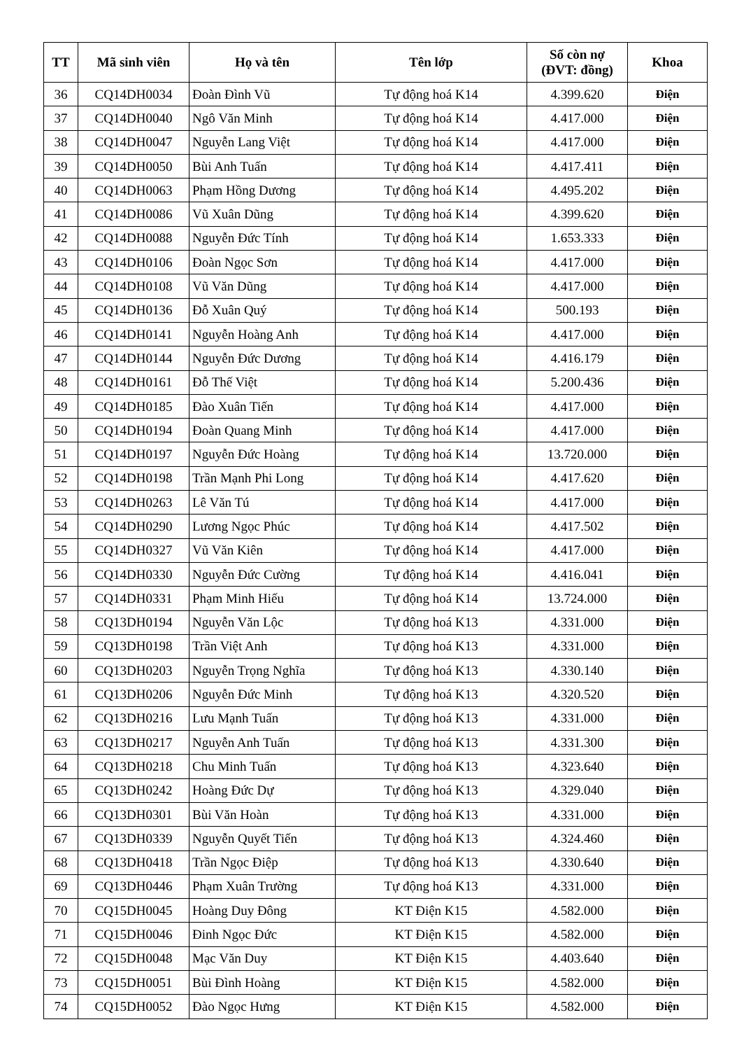| TT | Mã sinh viên | Họ và tên | Tên lớp | Số còn nợ (ĐVT: đồng) | Khoa |
| --- | --- | --- | --- | --- | --- |
| 36 | CQ14DH0034 | Đoàn Đình Vũ | Tự động hoá K14 | 4.399.620 | Điện |
| 37 | CQ14DH0040 | Ngô Văn Minh | Tự động hoá K14 | 4.417.000 | Điện |
| 38 | CQ14DH0047 | Nguyễn Lang Việt | Tự động hoá K14 | 4.417.000 | Điện |
| 39 | CQ14DH0050 | Bùi Anh Tuấn | Tự động hoá K14 | 4.417.411 | Điện |
| 40 | CQ14DH0063 | Phạm Hồng Dương | Tự động hoá K14 | 4.495.202 | Điện |
| 41 | CQ14DH0086 | Vũ Xuân Dũng | Tự động hoá K14 | 4.399.620 | Điện |
| 42 | CQ14DH0088 | Nguyễn Đức Tính | Tự động hoá K14 | 1.653.333 | Điện |
| 43 | CQ14DH0106 | Đoàn Ngọc Sơn | Tự động hoá K14 | 4.417.000 | Điện |
| 44 | CQ14DH0108 | Vũ Văn Dũng | Tự động hoá K14 | 4.417.000 | Điện |
| 45 | CQ14DH0136 | Đỗ Xuân Quý | Tự động hoá K14 | 500.193 | Điện |
| 46 | CQ14DH0141 | Nguyễn Hoàng Anh | Tự động hoá K14 | 4.417.000 | Điện |
| 47 | CQ14DH0144 | Nguyễn Đức Dương | Tự động hoá K14 | 4.416.179 | Điện |
| 48 | CQ14DH0161 | Đỗ Thế Việt | Tự động hoá K14 | 5.200.436 | Điện |
| 49 | CQ14DH0185 | Đào Xuân Tiến | Tự động hoá K14 | 4.417.000 | Điện |
| 50 | CQ14DH0194 | Đoàn Quang Minh | Tự động hoá K14 | 4.417.000 | Điện |
| 51 | CQ14DH0197 | Nguyễn Đức Hoàng | Tự động hoá K14 | 13.720.000 | Điện |
| 52 | CQ14DH0198 | Trần Mạnh Phi Long | Tự động hoá K14 | 4.417.620 | Điện |
| 53 | CQ14DH0263 | Lê Văn Tú | Tự động hoá K14 | 4.417.000 | Điện |
| 54 | CQ14DH0290 | Lương Ngọc Phúc | Tự động hoá K14 | 4.417.502 | Điện |
| 55 | CQ14DH0327 | Vũ Văn Kiên | Tự động hoá K14 | 4.417.000 | Điện |
| 56 | CQ14DH0330 | Nguyễn Đức Cường | Tự động hoá K14 | 4.416.041 | Điện |
| 57 | CQ14DH0331 | Phạm Minh Hiếu | Tự động hoá K14 | 13.724.000 | Điện |
| 58 | CQ13DH0194 | Nguyễn Văn Lộc | Tự động hoá K13 | 4.331.000 | Điện |
| 59 | CQ13DH0198 | Trần Việt Anh | Tự động hoá K13 | 4.331.000 | Điện |
| 60 | CQ13DH0203 | Nguyễn Trọng Nghĩa | Tự động hoá K13 | 4.330.140 | Điện |
| 61 | CQ13DH0206 | Nguyễn Đức Minh | Tự động hoá K13 | 4.320.520 | Điện |
| 62 | CQ13DH0216 | Lưu Mạnh Tuấn | Tự động hoá K13 | 4.331.000 | Điện |
| 63 | CQ13DH0217 | Nguyễn Anh Tuấn | Tự động hoá K13 | 4.331.300 | Điện |
| 64 | CQ13DH0218 | Chu Minh Tuấn | Tự động hoá K13 | 4.323.640 | Điện |
| 65 | CQ13DH0242 | Hoàng Đức Dự | Tự động hoá K13 | 4.329.040 | Điện |
| 66 | CQ13DH0301 | Bùi Văn Hoàn | Tự động hoá K13 | 4.331.000 | Điện |
| 67 | CQ13DH0339 | Nguyễn Quyết Tiến | Tự động hoá K13 | 4.324.460 | Điện |
| 68 | CQ13DH0418 | Trần Ngọc Điệp | Tự động hoá K13 | 4.330.640 | Điện |
| 69 | CQ13DH0446 | Phạm Xuân Trường | Tự động hoá K13 | 4.331.000 | Điện |
| 70 | CQ15DH0045 | Hoàng Duy Đông | KT Điện K15 | 4.582.000 | Điện |
| 71 | CQ15DH0046 | Đinh Ngọc Đức | KT Điện K15 | 4.582.000 | Điện |
| 72 | CQ15DH0048 | Mạc Văn Duy | KT Điện K15 | 4.403.640 | Điện |
| 73 | CQ15DH0051 | Bùi Đình Hoàng | KT Điện K15 | 4.582.000 | Điện |
| 74 | CQ15DH0052 | Đào Ngọc Hưng | KT Điện K15 | 4.582.000 | Điện |